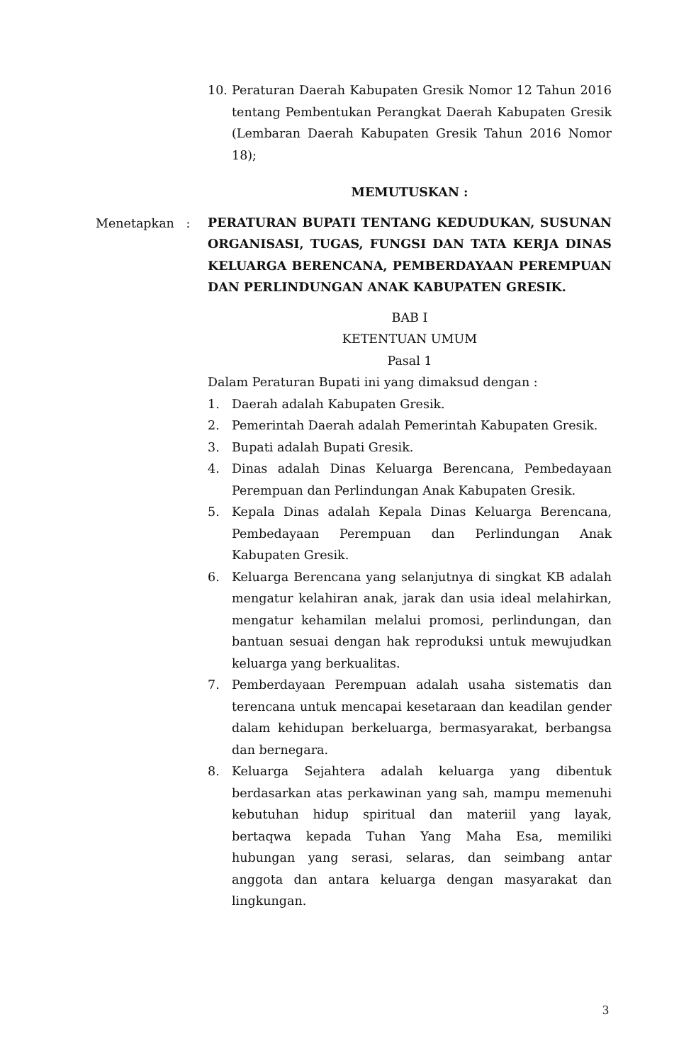10. Peraturan Daerah Kabupaten Gresik Nomor 12 Tahun 2016 tentang Pembentukan Perangkat Daerah Kabupaten Gresik (Lembaran Daerah Kabupaten Gresik Tahun 2016 Nomor 18);
MEMUTUSKAN :
PERATURAN BUPATI TENTANG KEDUDUKAN, SUSUNAN ORGANISASI, TUGAS, FUNGSI DAN TATA KERJA DINAS KELUARGA BERENCANA, PEMBERDAYAAN PEREMPUAN DAN PERLINDUNGAN ANAK KABUPATEN GRESIK.
BAB I
KETENTUAN UMUM
Pasal 1
Dalam Peraturan Bupati ini yang dimaksud dengan :
1. Daerah adalah Kabupaten Gresik.
2. Pemerintah Daerah adalah Pemerintah Kabupaten Gresik.
3. Bupati adalah Bupati Gresik.
4. Dinas adalah Dinas Keluarga Berencana, Pembedayaan Perempuan dan Perlindungan Anak Kabupaten Gresik.
5. Kepala Dinas adalah Kepala Dinas Keluarga Berencana, Pembedayaan Perempuan dan Perlindungan Anak Kabupaten Gresik.
6. Keluarga Berencana yang selanjutnya di singkat KB adalah mengatur kelahiran anak, jarak dan usia ideal melahirkan, mengatur kehamilan melalui promosi, perlindungan, dan bantuan sesuai dengan hak reproduksi untuk mewujudkan keluarga yang berkualitas.
7. Pemberdayaan Perempuan adalah usaha sistematis dan terencana untuk mencapai kesetaraan dan keadilan gender dalam kehidupan berkeluarga, bermasyarakat, berbangsa dan bernegara.
8. Keluarga Sejahtera adalah keluarga yang dibentuk berdasarkan atas perkawinan yang sah, mampu memenuhi kebutuhan hidup spiritual dan materiil yang layak, bertaqwa kepada Tuhan Yang Maha Esa, memiliki hubungan yang serasi, selaras, dan seimbang antar anggota dan antara keluarga dengan masyarakat dan lingkungan.
Menetapkan :
3